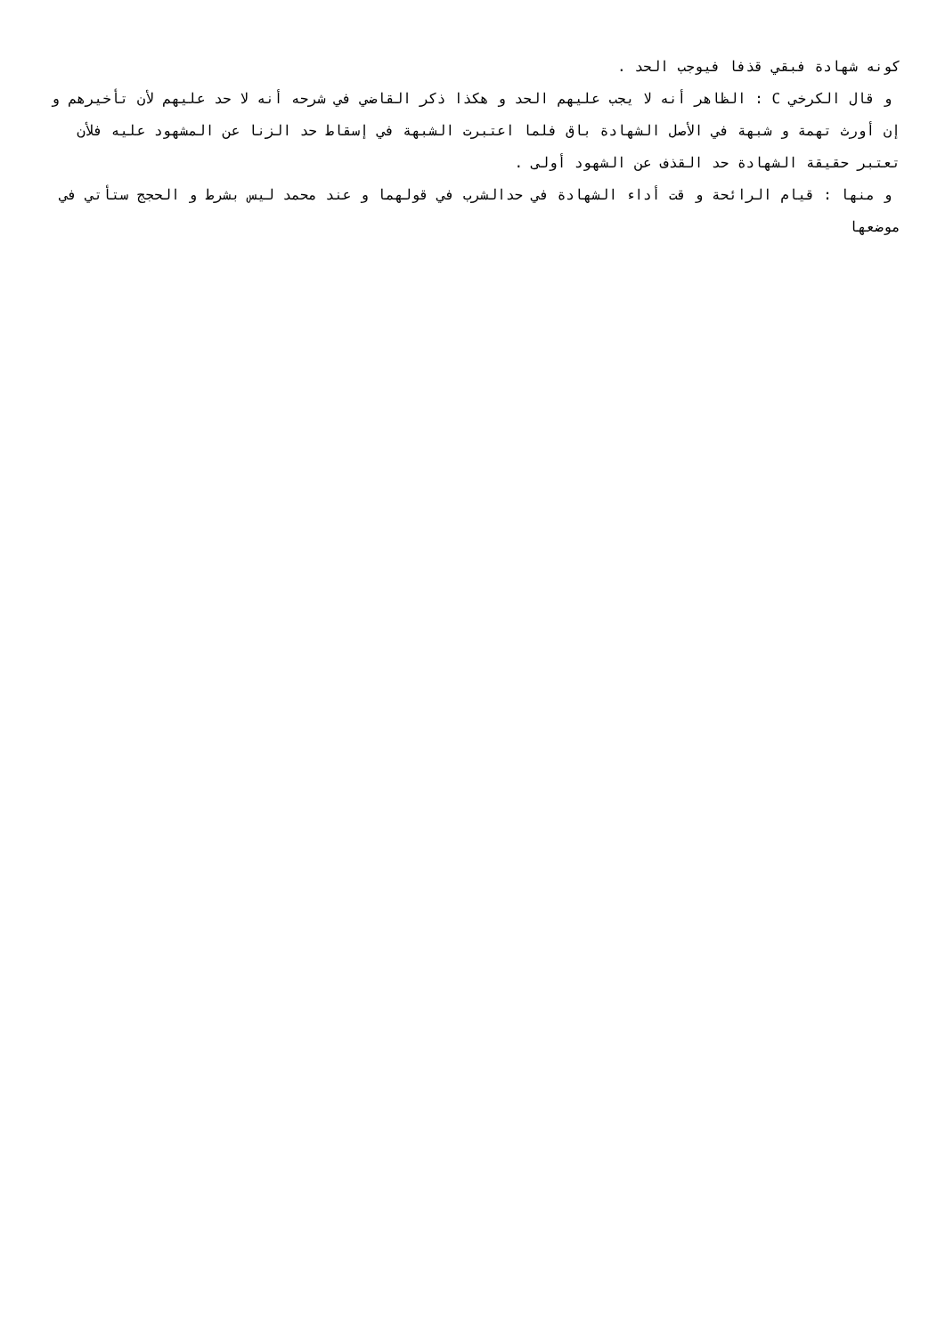كونه شهادة فبقي قذفا فيوجب الحد .
و قال الكرخي C : الظاهر أنه لا يجب عليهم الحد و هكذا ذكر القاضي في شرحه أنه لا حد عليهم لأن تأخيرهم و إن أورث تهمة و شبهة في الأصل الشهادة باق فلما اعتبرت الشبهة في إسقاط حد الزنا عن المشهود عليه فلأن تعتبر حقيقة الشهادة حد القذف عن الشهود أولى .
و منها : قيام الرائحة و قت أداء الشهادة في حدالشرب في قولهما و عند محمد ليس بشرط و الحجج ستأتي في موضعها